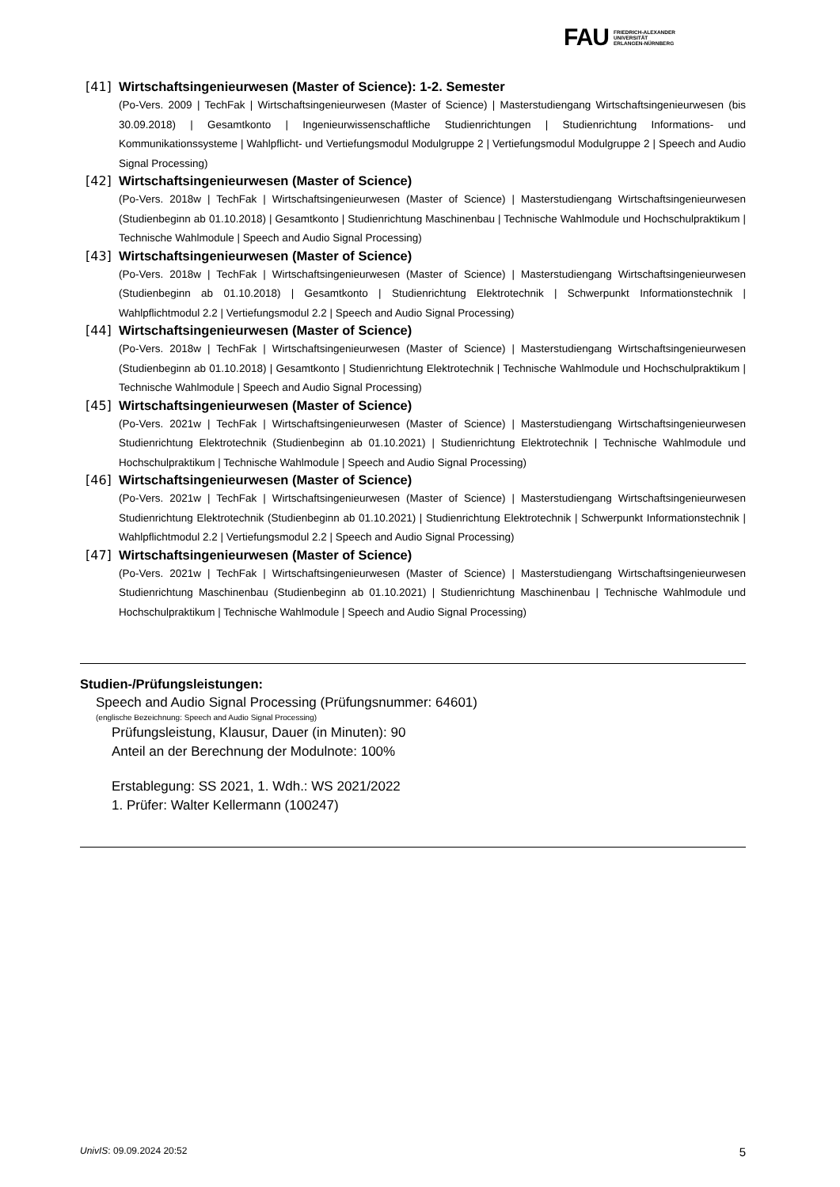FAU FRIEDRICH-ALEXANDER
UNIVERSITÄT
ERLANGEN-NÜRNBERG
[41] Wirtschaftsingenieurwesen (Master of Science): 1-2. Semester
(Po-Vers. 2009 | TechFak | Wirtschaftsingenieurwesen (Master of Science) | Masterstudiengang Wirtschaftsingenieurwesen (bis 30.09.2018) | Gesamtkonto | Ingenieurwissenschaftliche Studienrichtungen | Studienrichtung Informations- und Kommunikationssysteme | Wahlpflicht- und Vertiefungsmodul Modulgruppe 2 | Vertiefungsmodul Modulgruppe 2 | Speech and Audio Signal Processing)
[42] Wirtschaftsingenieurwesen (Master of Science)
(Po-Vers. 2018w | TechFak | Wirtschaftsingenieurwesen (Master of Science) | Masterstudiengang Wirtschaftsingenieurwesen (Studienbeginn ab 01.10.2018) | Gesamtkonto | Studienrichtung Maschinenbau | Technische Wahlmodule und Hochschulpraktikum | Technische Wahlmodule | Speech and Audio Signal Processing)
[43] Wirtschaftsingenieurwesen (Master of Science)
(Po-Vers. 2018w | TechFak | Wirtschaftsingenieurwesen (Master of Science) | Masterstudiengang Wirtschaftsingenieurwesen (Studienbeginn ab 01.10.2018) | Gesamtkonto | Studienrichtung Elektrotechnik | Schwerpunkt Informationstechnik | Wahlpflichtmodul 2.2 | Vertiefungsmodul 2.2 | Speech and Audio Signal Processing)
[44] Wirtschaftsingenieurwesen (Master of Science)
(Po-Vers. 2018w | TechFak | Wirtschaftsingenieurwesen (Master of Science) | Masterstudiengang Wirtschaftsingenieurwesen (Studienbeginn ab 01.10.2018) | Gesamtkonto | Studienrichtung Elektrotechnik | Technische Wahlmodule und Hochschulpraktikum | Technische Wahlmodule | Speech and Audio Signal Processing)
[45] Wirtschaftsingenieurwesen (Master of Science)
(Po-Vers. 2021w | TechFak | Wirtschaftsingenieurwesen (Master of Science) | Masterstudiengang Wirtschaftsingenieurwesen Studienrichtung Elektrotechnik (Studienbeginn ab 01.10.2021) | Studienrichtung Elektrotechnik | Technische Wahlmodule und Hochschulpraktikum | Technische Wahlmodule | Speech and Audio Signal Processing)
[46] Wirtschaftsingenieurwesen (Master of Science)
(Po-Vers. 2021w | TechFak | Wirtschaftsingenieurwesen (Master of Science) | Masterstudiengang Wirtschaftsingenieurwesen Studienrichtung Elektrotechnik (Studienbeginn ab 01.10.2021) | Studienrichtung Elektrotechnik | Schwerpunkt Informationstechnik | Wahlpflichtmodul 2.2 | Vertiefungsmodul 2.2 | Speech and Audio Signal Processing)
[47] Wirtschaftsingenieurwesen (Master of Science)
(Po-Vers. 2021w | TechFak | Wirtschaftsingenieurwesen (Master of Science) | Masterstudiengang Wirtschaftsingenieurwesen Studienrichtung Maschinenbau (Studienbeginn ab 01.10.2021) | Studienrichtung Maschinenbau | Technische Wahlmodule und Hochschulpraktikum | Technische Wahlmodule | Speech and Audio Signal Processing)
Studien-/Prüfungsleistungen:
Speech and Audio Signal Processing (Prüfungsnummer: 64601)
(englische Bezeichnung: Speech and Audio Signal Processing)
Prüfungsleistung, Klausur, Dauer (in Minuten): 90
Anteil an der Berechnung der Modulnote: 100%
Erstablegung: SS 2021, 1. Wdh.: WS 2021/2022
1. Prüfer: Walter Kellermann (100247)
UnivIS: 09.09.2024 20:52 5